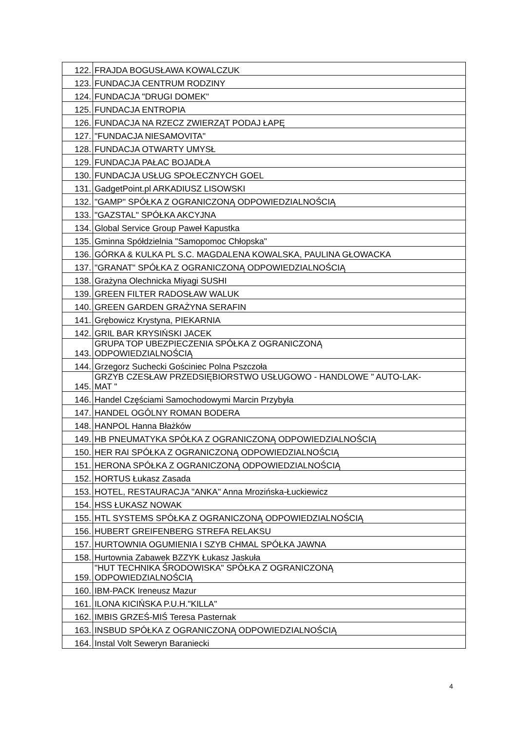| 122. | FRAJDA BOGUSŁAWA KOWALCZUK |
| 123. | FUNDACJA CENTRUM RODZINY |
| 124. | FUNDACJA "DRUGI DOMEK" |
| 125. | FUNDACJA ENTROPIA |
| 126. | FUNDACJA NA RZECZ ZWIERZĄT PODAJ ŁAPĘ |
| 127. | "FUNDACJA NIESAMOVITA" |
| 128. | FUNDACJA OTWARTY UMYSŁ |
| 129. | FUNDACJA PAŁAC BOJADŁA |
| 130. | FUNDACJA USŁUG SPOŁECZNYCH GOEL |
| 131. | GadgetPoint.pl ARKADIUSZ LISOWSKI |
| 132. | "GAMP" SPÓŁKA Z OGRANICZONĄ ODPOWIEDZIALNOŚCIĄ |
| 133. | "GAZSTAL" SPÓŁKA AKCYJNA |
| 134. | Global Service Group Paweł Kapustka |
| 135. | Gminna Spółdzielnia "Samopomoc Chłopska" |
| 136. | GÓRKA & KULKA PL S.C. MAGDALENA KOWALSKA, PAULINA GŁOWACKA |
| 137. | "GRANAT" SPÓŁKA Z OGRANICZONĄ ODPOWIEDZIALNOŚCIĄ |
| 138. | Grażyna Olechnicka Miyagi SUSHI |
| 139. | GREEN FILTER RADOSŁAW WALUK |
| 140. | GREEN GARDEN GRAŻYNA SERAFIN |
| 141. | Grębowicz Krystyna, PIEKARNIA |
| 142. | GRIL BAR KRYSIŃSKI JACEK |
| 143. | GRUPA TOP UBEZPIECZENIA SPÓŁKA Z OGRANICZONĄ ODPOWIEDZIALNOŚCIĄ |
| 144. | Grzegorz Suchecki Gościniec Polna Pszczoła |
| 145. | GRZYB CZESŁAW PRZEDSIĘBIORSTWO USŁUGOWO - HANDLOWE " AUTO-LAK- MAT " |
| 146. | Handel Częściami Samochodowymi Marcin Przybyła |
| 147. | HANDEL OGÓLNY ROMAN BODERA |
| 148. | HANPOL Hanna Błażków |
| 149. | HB PNEUMATYKA SPÓŁKA Z OGRANICZONĄ ODPOWIEDZIALNOŚCIĄ |
| 150. | HER RAI SPÓŁKA Z OGRANICZONĄ ODPOWIEDZIALNOŚCIĄ |
| 151. | HERONA SPÓŁKA Z OGRANICZONĄ ODPOWIEDZIALNOŚCIĄ |
| 152. | HORTUS Łukasz Zasada |
| 153. | HOTEL, RESTAURACJA "ANKA" Anna Mrozińska-Łuckiewicz |
| 154. | HSS ŁUKASZ NOWAK |
| 155. | HTL SYSTEMS SPÓŁKA Z OGRANICZONĄ ODPOWIEDZIALNOŚCIĄ |
| 156. | HUBERT GREIFENBERG STREFA RELAKSU |
| 157. | HURTOWNIA OGUMIENIA I SZYB CHMAL SPÓŁKA JAWNA |
| 158. | Hurtownia Zabawek BZZYK Łukasz Jaskuła |
| 159. | "HUT TECHNIKA ŚRODOWISKA" SPÓŁKA Z OGRANICZONĄ ODPOWIEDZIALNOŚCIĄ |
| 160. | IBM-PACK Ireneusz Mazur |
| 161. | ILONA KICIŃSKA P.U.H."KILLA" |
| 162. | IMBIS GRZEŚ-MIŚ Teresa Pasternak |
| 163. | INSBUD SPÓŁKA Z OGRANICZONĄ ODPOWIEDZIALNOŚCIĄ |
| 164. | Instal Volt Seweryn Baraniecki |
4